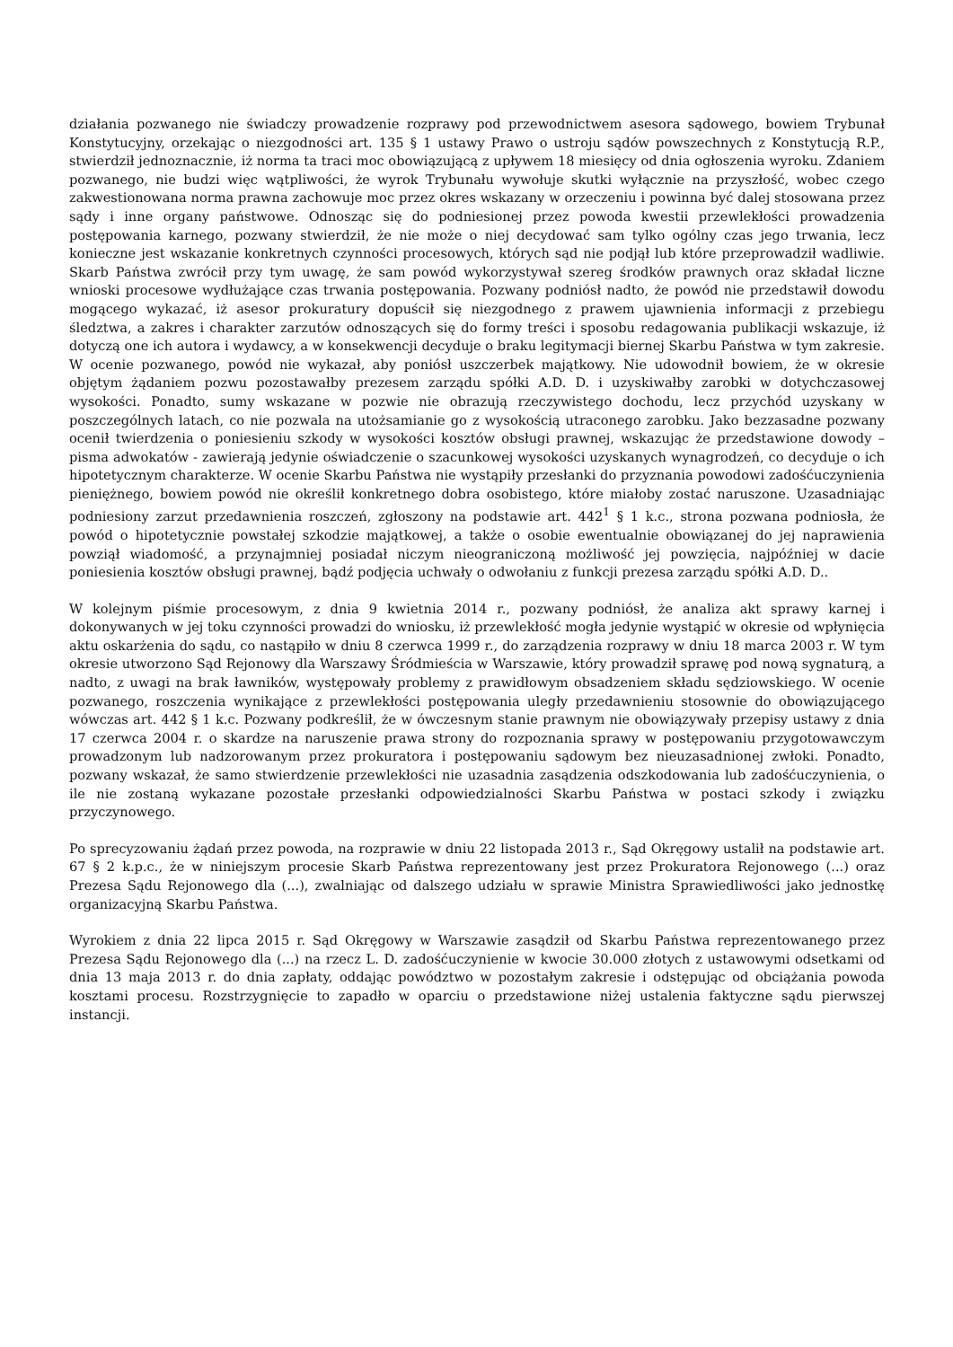działania pozwanego nie świadczy prowadzenie rozprawy pod przewodnictwem asesora sądowego, bowiem Trybunał Konstytucyjny, orzekając o niezgodności art. 135 § 1 ustawy Prawo o ustroju sądów powszechnych z Konstytucją R.P., stwierdził jednoznacznie, iż norma ta traci moc obowiązującą z upływem 18 miesięcy od dnia ogłoszenia wyroku. Zdaniem pozwanego, nie budzi więc wątpliwości, że wyrok Trybunału wywołuje skutki wyłącznie na przyszłość, wobec czego zakwestionowana norma prawna zachowuje moc przez okres wskazany w orzeczeniu i powinna być dalej stosowana przez sądy i inne organy państwowe. Odnosząc się do podniesionej przez powoda kwestii przewlekłości prowadzenia postępowania karnego, pozwany stwierdził, że nie może o niej decydować sam tylko ogólny czas jego trwania, lecz konieczne jest wskazanie konkretnych czynności procesowych, których sąd nie podjął lub które przeprowadził wadliwie. Skarb Państwa zwrócił przy tym uwagę, że sam powód wykorzystywał szereg środków prawnych oraz składał liczne wnioski procesowe wydłużające czas trwania postępowania. Pozwany podniósł nadto, że powód nie przedstawił dowodu mogącego wykazać, iż asesor prokuratury dopuścił się niezgodnego z prawem ujawnienia informacji z przebiegu śledztwa, a zakres i charakter zarzutów odnoszących się do formy treści i sposobu redagowania publikacji wskazuje, iż dotyczą one ich autora i wydawcy, a w konsekwencji decyduje o braku legitymacji biernej Skarbu Państwa w tym zakresie. W ocenie pozwanego, powód nie wykazał, aby poniósł uszczerbek majątkowy. Nie udowodnił bowiem, że w okresie objętym żądaniem pozwu pozostawałby prezesem zarządu spółki A.D. D. i uzyskiwałby zarobki w dotychczasowej wysokości. Ponadto, sumy wskazane w pozwie nie obrazują rzeczywistego dochodu, lecz przychód uzyskany w poszczególnych latach, co nie pozwala na utożsamianie go z wysokością utraconego zarobku. Jako bezzasadne pozwany ocenił twierdzenia o poniesieniu szkody w wysokości kosztów obsługi prawnej, wskazując że przedstawione dowody – pisma adwokatów - zawierają jedynie oświadczenie o szacunkowej wysokości uzyskanych wynagrodzeń, co decyduje o ich hipotetycznym charakterze. W ocenie Skarbu Państwa nie wystąpiły przesłanki do przyznania powodowi zadośćuczynienia pieniężnego, bowiem powód nie określił konkretnego dobra osobistego, które miałoby zostać naruszone. Uzasadniając podniesiony zarzut przedawnienia roszczeń, zgłoszony na podstawie art. 442<sup>1</sup> § 1 k.c., strona pozwana podniosła, że powód o hipotetycznie powstałej szkodzie majątkowej, a także o osobie ewentualnie obowiązanej do jej naprawienia powziął wiadomość, a przynajmniej posiadał niczym nieograniczoną możliwość jej powzięcia, najpóźniej w dacie poniesienia kosztów obsługi prawnej, bądź podjęcia uchwały o odwołaniu z funkcji prezesa zarządu spółki A.D. D..
W kolejnym piśmie procesowym, z dnia 9 kwietnia 2014 r., pozwany podniósł, że analiza akt sprawy karnej i dokonywanych w jej toku czynności prowadzi do wniosku, iż przewlekłość mogła jedynie wystąpić w okresie od wpłynięcia aktu oskarżenia do sądu, co nastąpiło w dniu 8 czerwca 1999 r., do zarządzenia rozprawy w dniu 18 marca 2003 r. W tym okresie utworzono Sąd Rejonowy dla Warszawy Śródmieścia w Warszawie, który prowadził sprawę pod nową sygnaturą, a nadto, z uwagi na brak ławników, występowały problemy z prawidłowym obsadzeniem składu sędziowskiego. W ocenie pozwanego, roszczenia wynikające z przewlekłości postępowania uległy przedawnieniu stosownie do obowiązującego wówczas art. 442 § 1 k.c. Pozwany podkreślił, że w ówczesnym stanie prawnym nie obowiązywały przepisy ustawy z dnia 17 czerwca 2004 r. o skardze na naruszenie prawa strony do rozpoznania sprawy w postępowaniu przygotowawczym prowadzonym lub nadzorowanym przez prokuratora i postępowaniu sądowym bez nieuzasadnionej zwłoki. Ponadto, pozwany wskazał, że samo stwierdzenie przewlekłości nie uzasadnia zasądzenia odszkodowania lub zadośćuczynienia, o ile nie zostaną wykazane pozostałe przesłanki odpowiedzialności Skarbu Państwa w postaci szkody i związku przyczynowego.
Po sprecyzowaniu żądań przez powoda, na rozprawie w dniu 22 listopada 2013 r., Sąd Okręgowy ustalił na podstawie art. 67 § 2 k.p.c., że w niniejszym procesie Skarb Państwa reprezentowany jest przez Prokuratora Rejonowego (...) oraz Prezesa Sądu Rejonowego dla (...), zwalniając od dalszego udziału w sprawie Ministra Sprawiedliwości jako jednostkę organizacyjną Skarbu Państwa.
Wyrokiem z dnia 22 lipca 2015 r. Sąd Okręgowy w Warszawie zasądził od Skarbu Państwa reprezentowanego przez Prezesa Sądu Rejonowego dla (...) na rzecz L. D. zadośćuczynienie w kwocie 30.000 złotych z ustawowymi odsetkami od dnia 13 maja 2013 r. do dnia zapłaty, oddając powództwo w pozostałym zakresie i odstępując od obciążania powoda kosztami procesu. Rozstrzygnięcie to zapadło w oparciu o przedstawione niżej ustalenia faktyczne sądu pierwszej instancji.